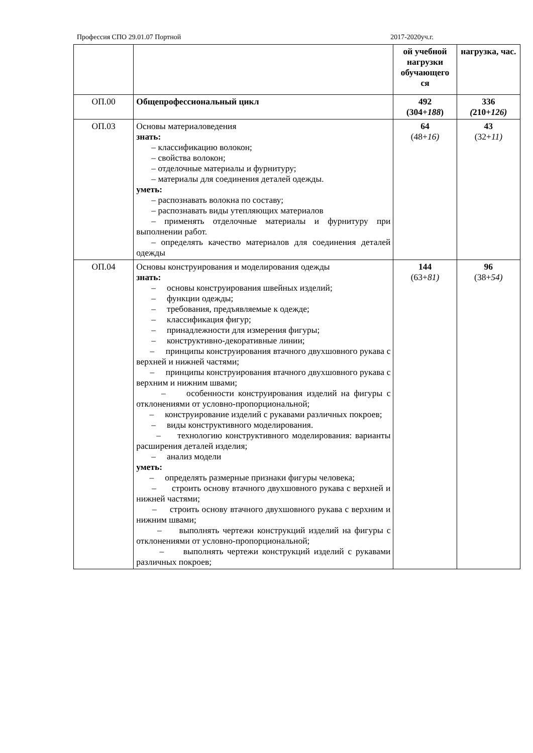Профессия СПО 29.01.07 Портной 2017-2020уч.г.
| | | ой учебной нагрузки обучающего ся | нагрузка, час. |
| ОП.00 | Общепрофессиональный цикл | 492 (304+ 188 ) | 336 ( 210+ 126) |
| ОП.03 | Основы материаловедения знать: – классификацию волокон; – свойства волокон; – отделочные материалы и фурнитуру; – материалы для соединения деталей одежды. уметь: – распознавать волокна по составу; – распознавать виды утепляющих материалов – применять отделочные материалы и фурнитуру при выполнении работ. – определять качество материалов для соединения деталей одежды | 64 (48+ 16) | 43 (32+ 11) |
| ОП.04 | Основы конструирования и моделирования одежды знать: – основы конструирования швейных изделий; – функции одежды; – требования, предъявляемые к одежде; – классификация фигур; – принадлежности для измерения фигуры; – конструктивно-декоративные линии; – принципы конструирования втачного двухшовного рукава с верхней и нижней частями; – принципы конструирования втачного двухшовного рукава с верхним и нижним швами; – особенности конструирования изделий на фигуры с отклонениями от условно-пропорциональной; – конструирование изделий с рукавами различных покроев; – виды конструктивного моделирования. – технологию конструктивного моделирования: варианты расширения деталей изделия; – анализ модели уметь: – определять размерные признаки фигуры человека; – строить основу втачного двухшовного рукава с верхней и нижней частями; – строить основу втачного двухшовного рукава с верхним и нижним швами; – выполнять чертежи конструкций изделий на фигуры с отклонениями от условно-пропорциональной; – выполнять чертежи конструкций изделий с рукавами различных покроев; | 144 (63+ 81) | 96 (38+ 54) |